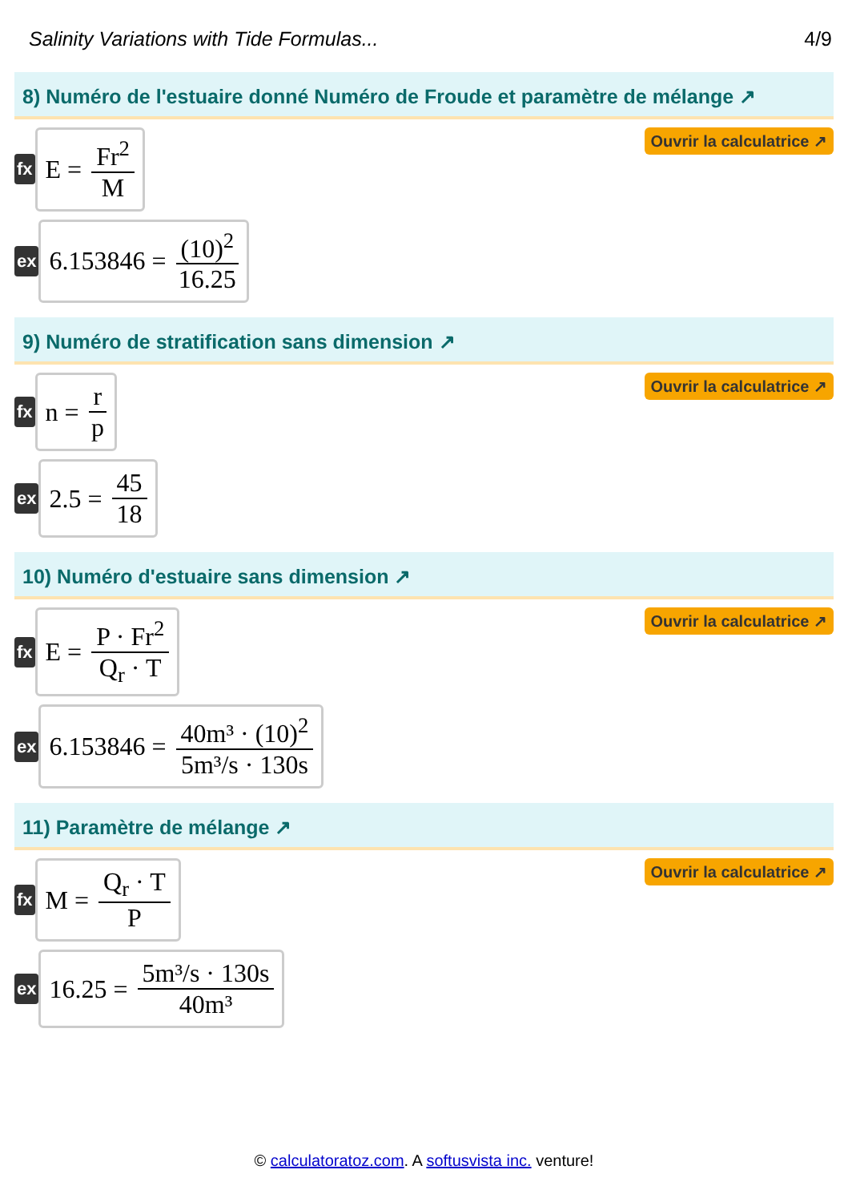Salinity Variations with Tide Formulas... 4/9
8) Numéro de l'estuaire donné Numéro de Froude et paramètre de mélange ↗
fx
E = Fr<sup>2</sup> M
Ouvrir la calculatrice ↗
ex
6.153846 = (10)<sup>2</sup> 16.25
9) Numéro de stratification sans dimension ↗
fx
n = r p
Ouvrir la calculatrice ↗
ex
2.5 = 45 18
10) Numéro d'estuaire sans dimension ↗
fx
E = P · Fr<sup>2</sup> Q<sub>r</sub> · T
Ouvrir la calculatrice ↗
ex
6.153846 = 40m³ · (10)<sup>2</sup> 5m³/s · 130s
11) Paramètre de mélange ↗
fx
M = Q<sub>r</sub> · T P
Ouvrir la calculatrice ↗
ex
16.25 = 5m³/s · 130s 40m³
© calculatoratoz.com. A softusvista inc. venture!